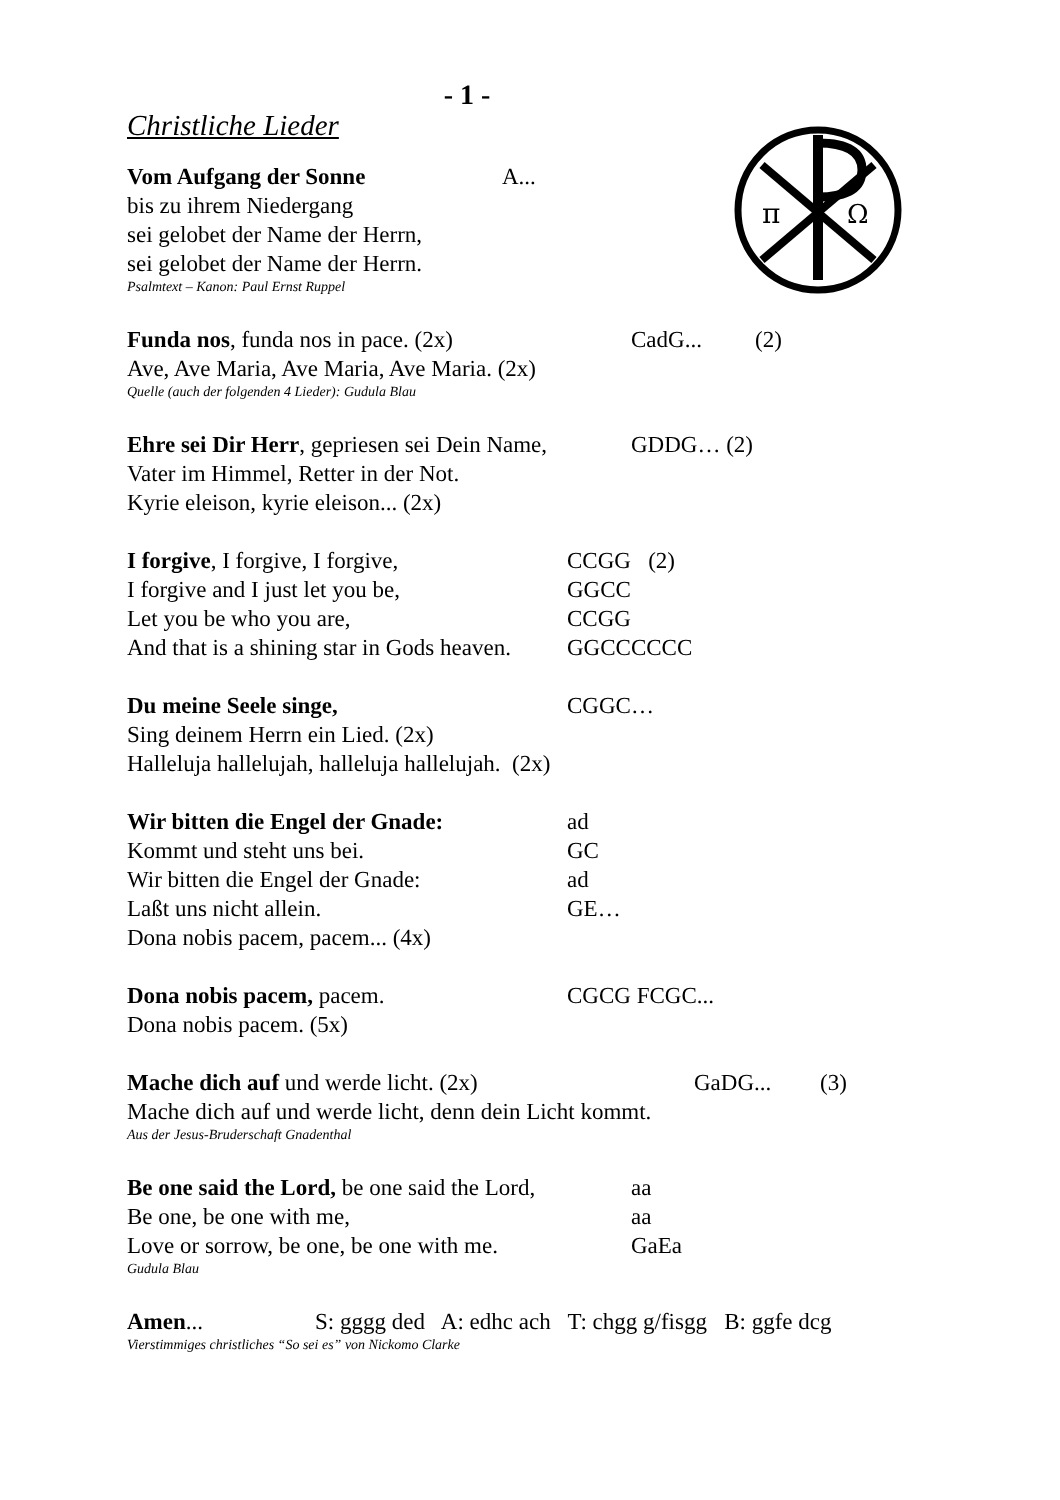π
Ω
- 1 -
Christliche Lieder
Vom Aufgang der Sonne A...
bis zu ihrem Niedergang
sei gelobet der Name der Herrn,
sei gelobet der Name der Herrn.
Psalmtext – Kanon: Paul Ernst Ruppel
Funda nos, funda nos in pace. (2x) CadG... (2)
Ave, Ave Maria, Ave Maria, Ave Maria. (2x)
Quelle (auch der folgenden 4 Lieder): Gudula Blau
Ehre sei Dir Herr, gepriesen sei Dein Name, GDDG… (2)
Vater im Himmel, Retter in der Not.
Kyrie eleison, kyrie eleison... (2x)
I forgive, I forgive, I forgive, CCGG (2)
I forgive and I just let you be, GGCC
Let you be who you are, CCGG
And that is a shining star in Gods heaven. GGCCCCCC
Du meine Seele singe, CGGC…
Sing deinem Herrn ein Lied. (2x)
Halleluja hallelujah, halleluja hallelujah. (2x)
Wir bitten die Engel der Gnade: ad
Kommt und steht uns bei. GC
Wir bitten die Engel der Gnade: ad
Laßt uns nicht allein. GE…
Dona nobis pacem, pacem... (4x)
Dona nobis pacem, pacem. CGCG FCGC...
Dona nobis pacem. (5x)
Mache dich auf und werde licht. (2x) GaDG... (3)
Mache dich auf und werde licht, denn dein Licht kommt.
Aus der Jesus-Bruderschaft Gnadenthal
Be one said the Lord, be one said the Lord, aa
Be one, be one with me, aa
Love or sorrow, be one, be one with me. GaEa
Gudula Blau
Amen... S: gggg ded A: edhc ach T: chgg g/fisgg B: ggfe dcg
Vierstimmiges christliches “So sei es” von Nickomo Clarke